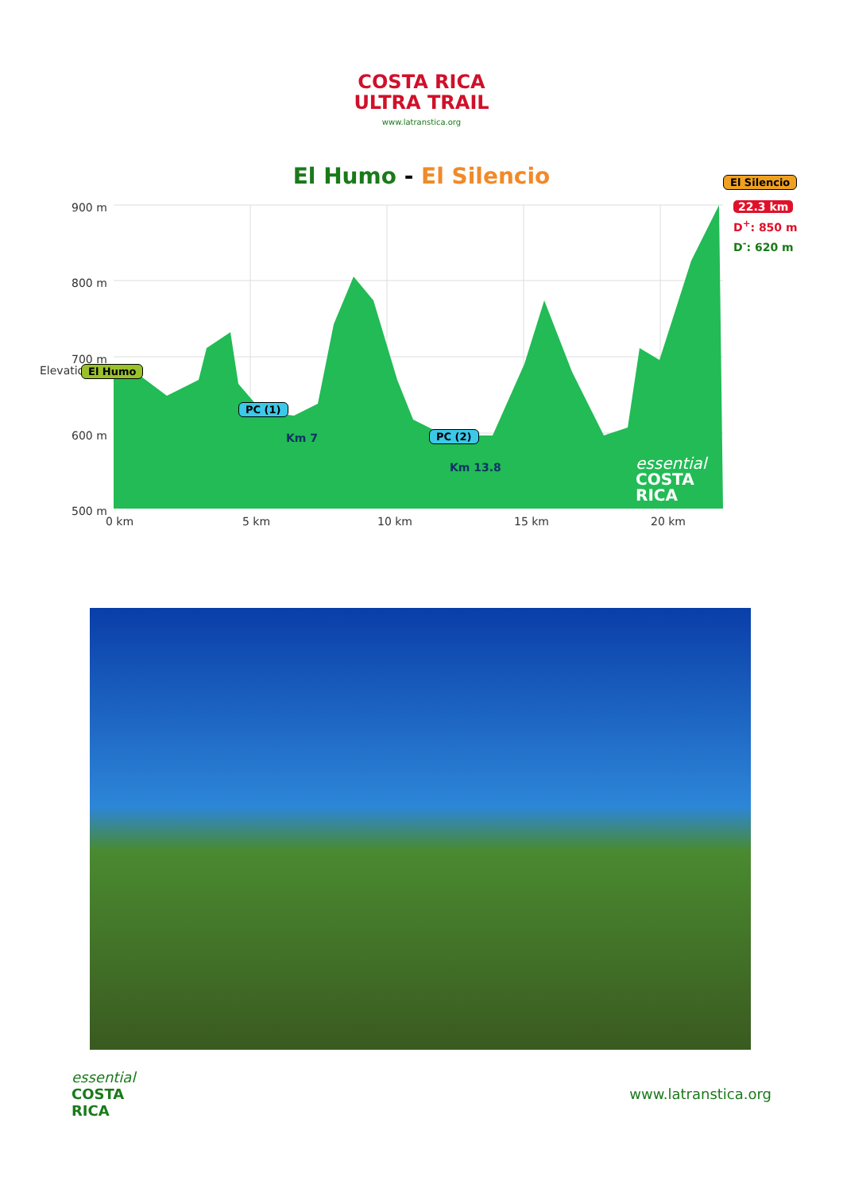COSTA RICA
ULTRA TRAIL
www.latranstica.org
El Humo - El Silencio
900 m
800 m
700 m
600 m
500 m
Elevation
0 km 5 km 10 km 15 km 20 km
El Humo
PC (1)
Km 7 PC (2)
Km 13.8
El Silencio
22.3 km
D<sup>+</sup>: 850 m
D<sup>-</sup>: 620 m
essential
COSTA
RICA
essential
COSTA
RICA
www.latranstica.org